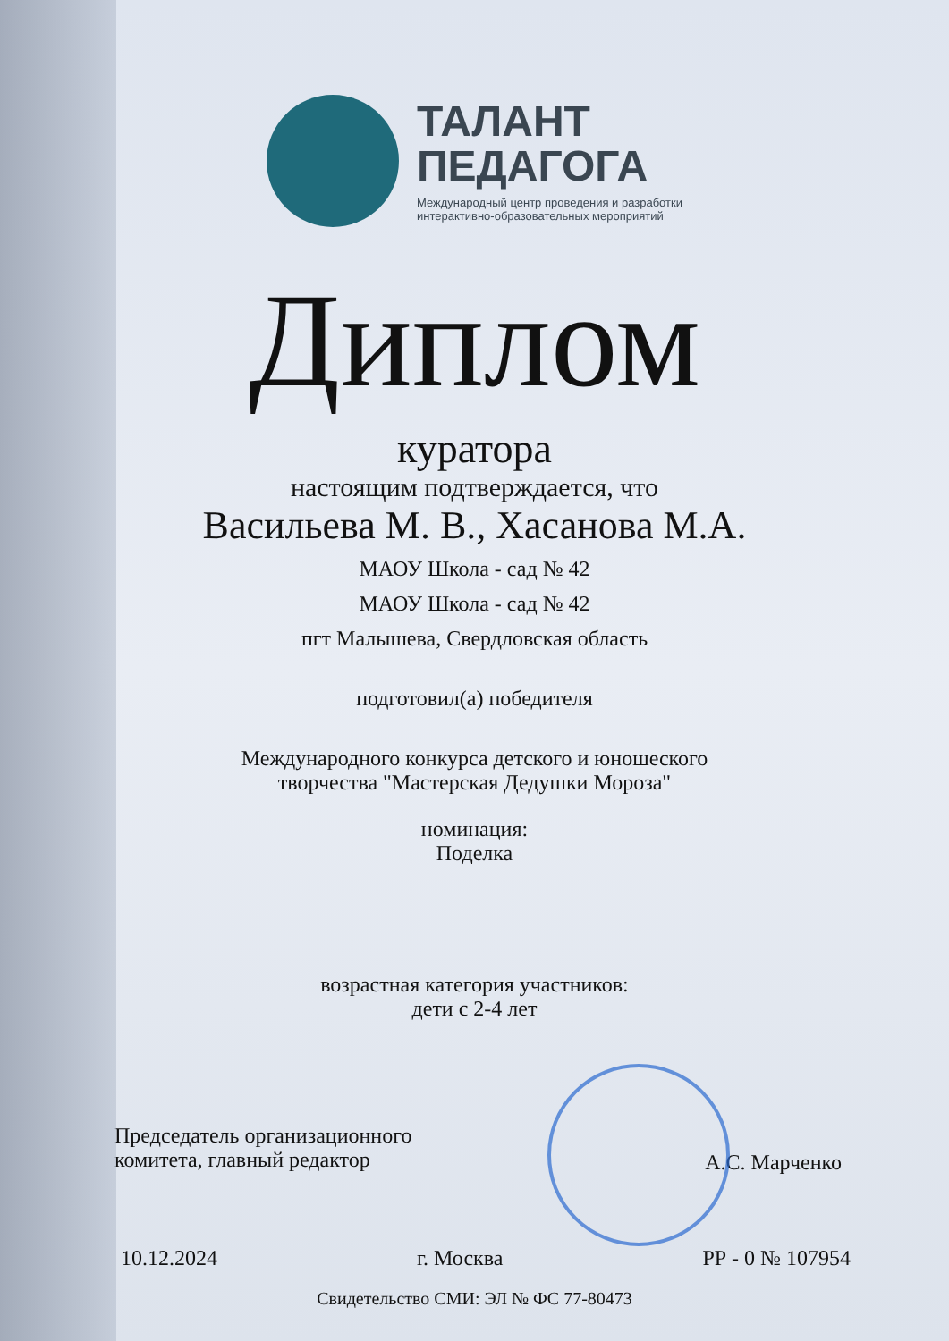ТАЛАНТ
ПЕДАГОГА
Международный центр проведения и разработки
интерактивно-образовательных мероприятий
Диплом
куратора
настоящим подтверждается, что
Васильева М. В., Хасанова М.А.
МАОУ Школа - сад № 42
МАОУ Школа - сад № 42
пгт Малышева, Свердловская область
подготовил(а) победителя
Международного конкурса детского и юношеского
творчества "Мастерская Дедушки Мороза"
номинация:
Поделка
возрастная категория участников:
дети с 2-4 лет
Председатель организационного
комитета, главный редактор
А.С. Марченко
10.12.2024 г. Москва РР - 0 № 107954
Свидетельство СМИ: ЭЛ № ФС 77-80473